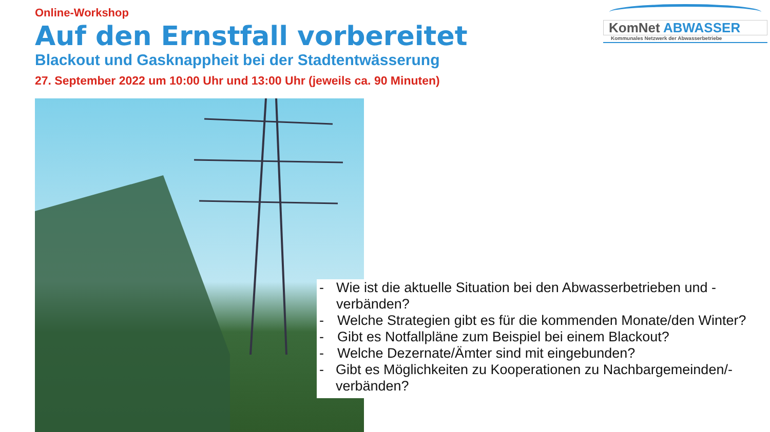Online-Workshop
Auf den Ernstfall vorbereitet
Blackout und Gasknappheit bei der Stadtentwässerung
27. September 2022 um 10:00 Uhr und 13:00 Uhr (jeweils ca. 90 Minuten)
KomNet ABWASSER
Kommunales Netzwerk der Abwasserbetriebe
- Wie ist die aktuelle Situation bei den Abwasserbetrieben und -verbänden?
- Welche Strategien gibt es für die kommenden Monate/den Winter?
- Gibt es Notfallpläne zum Beispiel bei einem Blackout?
- Welche Dezernate/Ämter sind mit eingebunden?
- Gibt es Möglichkeiten zu Kooperationen zu Nachbargemeinden/-verbänden?